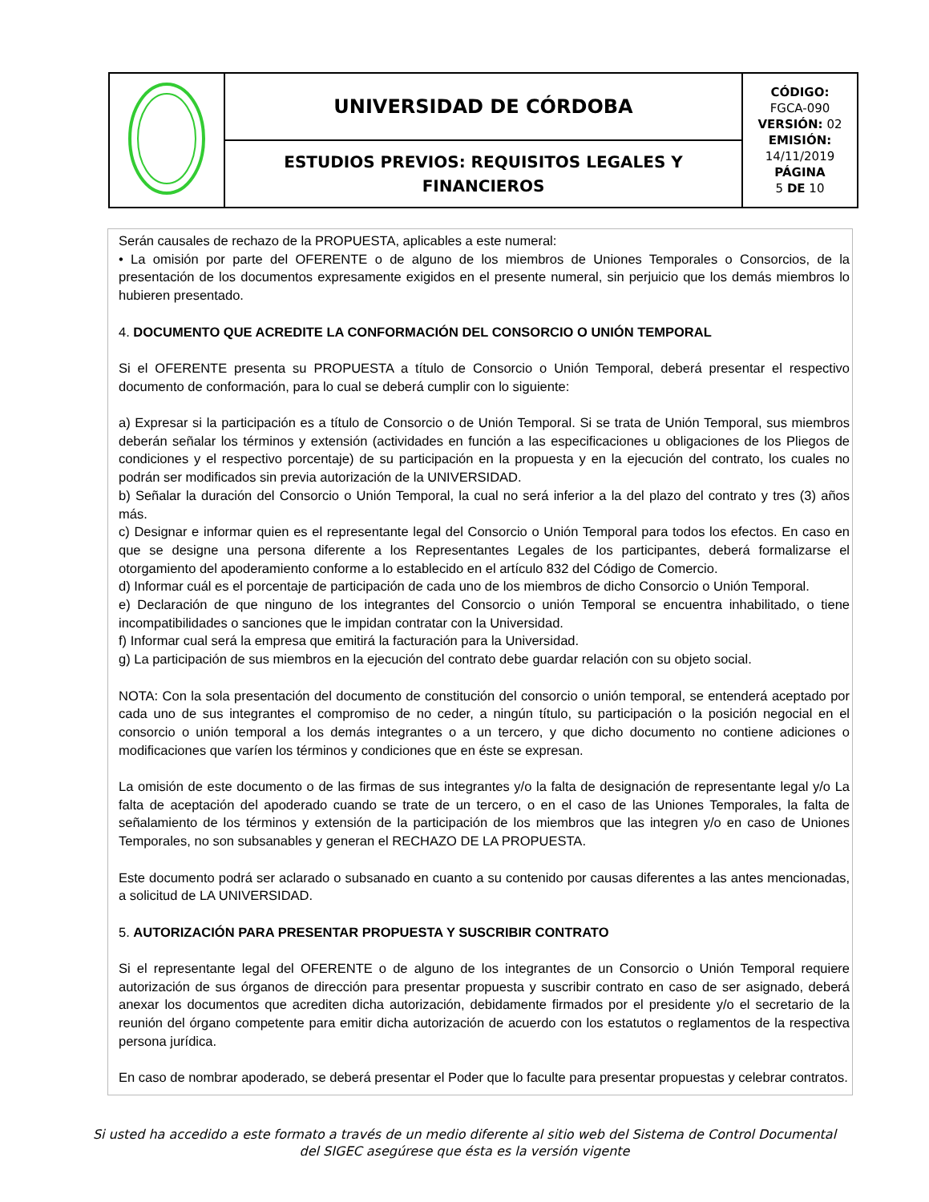| | UNIVERSIDAD DE CÓRDOBA | CÓDIGO: FGCA-090 VERSIÓN: 02 EMISIÓN: 14/11/2019 PÁGINA 5 DE 10 |
| | ESTUDIOS PREVIOS: REQUISITOS LEGALES Y FINANCIEROS | |
Serán causales de rechazo de la PROPUESTA, aplicables a este numeral:
• La omisión por parte del OFERENTE o de alguno de los miembros de Uniones Temporales o Consorcios, de la presentación de los documentos expresamente exigidos en el presente numeral, sin perjuicio que los demás miembros lo hubieren presentado.
4. DOCUMENTO QUE ACREDITE LA CONFORMACIÓN DEL CONSORCIO O UNIÓN TEMPORAL
Si el OFERENTE presenta su PROPUESTA a título de Consorcio o Unión Temporal, deberá presentar el respectivo documento de conformación, para lo cual se deberá cumplir con lo siguiente:
a) Expresar si la participación es a título de Consorcio o de Unión Temporal. Si se trata de Unión Temporal, sus miembros deberán señalar los términos y extensión (actividades en función a las especificaciones u obligaciones de los Pliegos de condiciones y el respectivo porcentaje) de su participación en la propuesta y en la ejecución del contrato, los cuales no podrán ser modificados sin previa autorización de la UNIVERSIDAD.
b) Señalar la duración del Consorcio o Unión Temporal, la cual no será inferior a la del plazo del contrato y tres (3) años más.
c) Designar e informar quien es el representante legal del Consorcio o Unión Temporal para todos los efectos. En caso en que se designe una persona diferente a los Representantes Legales de los participantes, deberá formalizarse el otorgamiento del apoderamiento conforme a lo establecido en el artículo 832 del Código de Comercio.
d) Informar cuál es el porcentaje de participación de cada uno de los miembros de dicho Consorcio o Unión Temporal.
e) Declaración de que ninguno de los integrantes del Consorcio o unión Temporal se encuentra inhabilitado, o tiene incompatibilidades o sanciones que le impidan contratar con la Universidad.
f) Informar cual será la empresa que emitirá la facturación para la Universidad.
g) La participación de sus miembros en la ejecución del contrato debe guardar relación con su objeto social.
NOTA: Con la sola presentación del documento de constitución del consorcio o unión temporal, se entenderá aceptado por cada uno de sus integrantes el compromiso de no ceder, a ningún título, su participación o la posición negocial en el consorcio o unión temporal a los demás integrantes o a un tercero, y que dicho documento no contiene adiciones o modificaciones que varíen los términos y condiciones que en éste se expresan.
La omisión de este documento o de las firmas de sus integrantes y/o la falta de designación de representante legal y/o La falta de aceptación del apoderado cuando se trate de un tercero, o en el caso de las Uniones Temporales, la falta de señalamiento de los términos y extensión de la participación de los miembros que las integren y/o en caso de Uniones Temporales, no son subsanables y generan el RECHAZO DE LA PROPUESTA.
Este documento podrá ser aclarado o subsanado en cuanto a su contenido por causas diferentes a las antes mencionadas, a solicitud de LA UNIVERSIDAD.
5. AUTORIZACIÓN PARA PRESENTAR PROPUESTA Y SUSCRIBIR CONTRATO
Si el representante legal del OFERENTE o de alguno de los integrantes de un Consorcio o Unión Temporal requiere autorización de sus órganos de dirección para presentar propuesta y suscribir contrato en caso de ser asignado, deberá anexar los documentos que acrediten dicha autorización, debidamente firmados por el presidente y/o el secretario de la reunión del órgano competente para emitir dicha autorización de acuerdo con los estatutos o reglamentos de la respectiva persona jurídica.
En caso de nombrar apoderado, se deberá presentar el Poder que lo faculte para presentar propuestas y celebrar contratos.
Si usted ha accedido a este formato a través de un medio diferente al sitio web del Sistema de Control Documental
del SIGEC asegúrese que ésta es la versión vigente